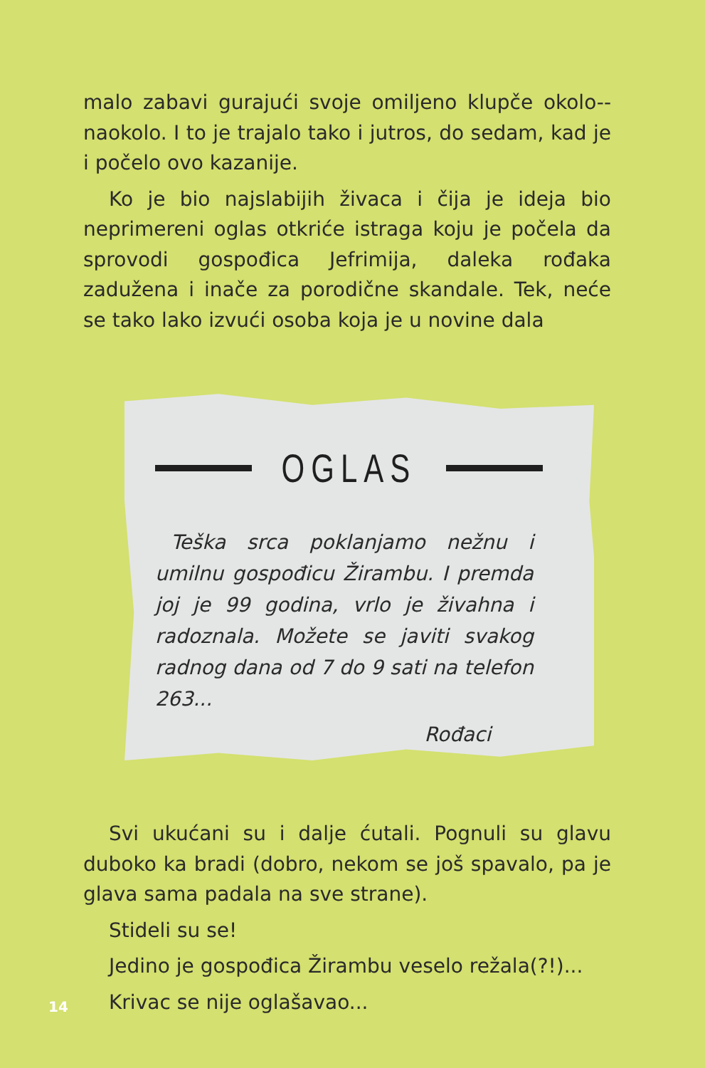malo zabavi gurajući svoje omiljeno klupče okolo--naokolo. I to je trajalo tako i jutros, do sedam, kad je i počelo ovo kazanije.
Ko je bio najslabijih živaca i čija je ideja bio neprimereni oglas otkriće istraga koju je počela da sprovodi gospođica Jefrimija, daleka rođaka zadužena i inače za porodične skandale. Tek, neće se tako lako izvući osoba koja je u novine dala
OGLAS
Teška srca poklanjamo nežnu i umilnu gospođicu Žirambu. I premda joj je 99 godina, vrlo je živahna i radoznala. Možete se javiti svakog radnog dana od 7 do 9 sati na telefon 263...
Rođaci
Svi ukućani su i dalje ćutali. Pognuli su glavu duboko ka bradi (dobro, nekom se još spavalo, pa je glava sama padala na sve strane).
Stideli su se!
Jedino je gospođica Žirambu veselo režala(?!)...
Krivac se nije oglašavao...
14